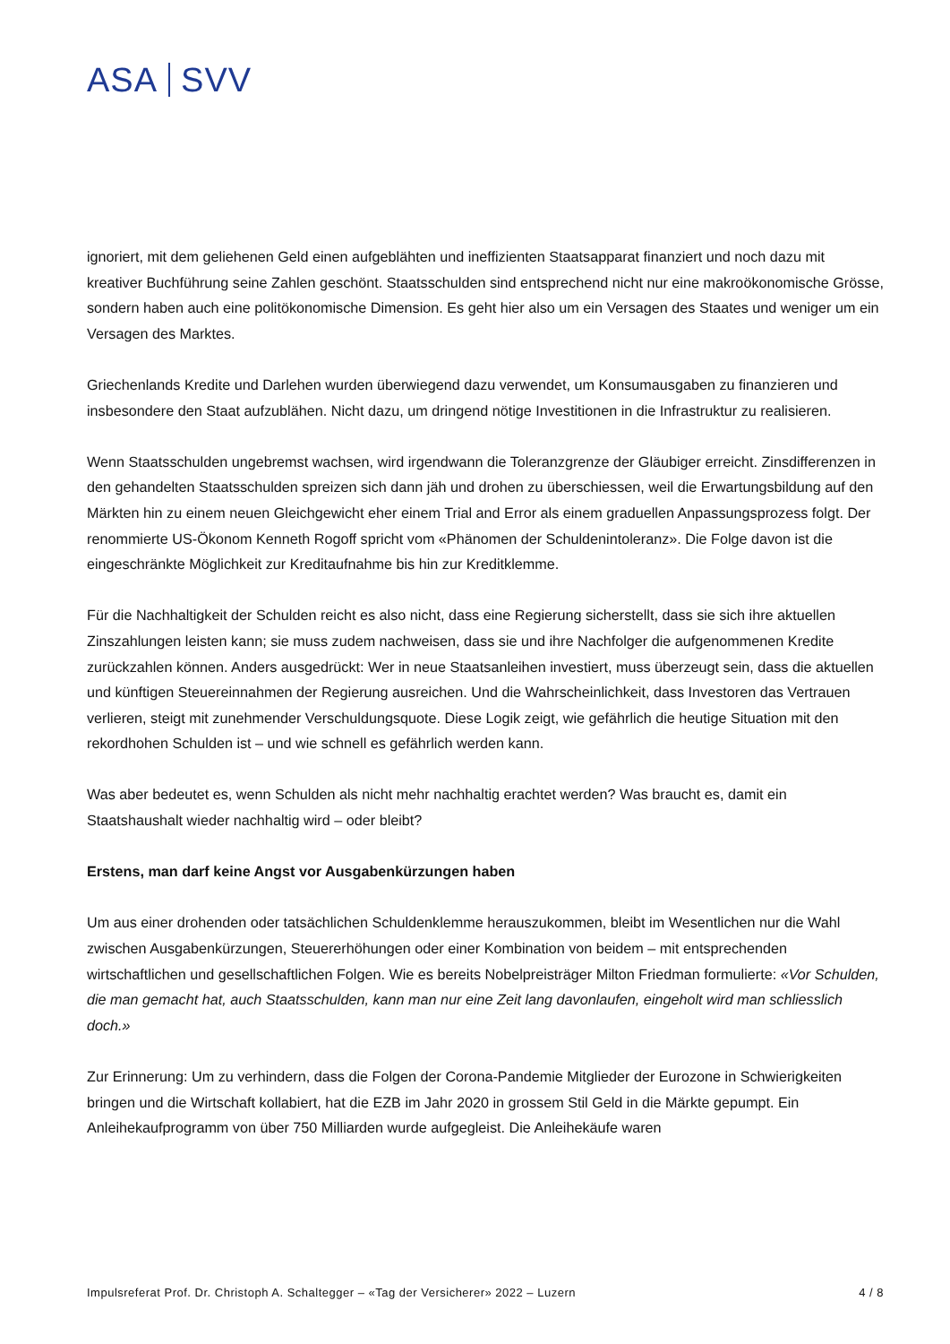ASA SVV
ignoriert, mit dem geliehenen Geld einen aufgeblähten und ineffizienten Staatsapparat finanziert und noch dazu mit kreativer Buchführung seine Zahlen geschönt. Staatsschulden sind entsprechend nicht nur eine makroökonomische Grösse, sondern haben auch eine politökonomische Dimension. Es geht hier also um ein Versagen des Staates und weniger um ein Versagen des Marktes.
Griechenlands Kredite und Darlehen wurden überwiegend dazu verwendet, um Konsumausgaben zu finanzieren und insbesondere den Staat aufzublähen. Nicht dazu, um dringend nötige Investitionen in die Infrastruktur zu realisieren.
Wenn Staatsschulden ungebremst wachsen, wird irgendwann die Toleranzgrenze der Gläubiger erreicht. Zinsdifferenzen in den gehandelten Staatsschulden spreizen sich dann jäh und drohen zu überschiessen, weil die Erwartungsbildung auf den Märkten hin zu einem neuen Gleichgewicht eher einem Trial and Error als einem graduellen Anpassungsprozess folgt. Der renommierte US-Ökonom Kenneth Rogoff spricht vom «Phänomen der Schuldenintoleranz». Die Folge davon ist die eingeschränkte Möglichkeit zur Kreditaufnahme bis hin zur Kreditklemme.
Für die Nachhaltigkeit der Schulden reicht es also nicht, dass eine Regierung sicherstellt, dass sie sich ihre aktuellen Zinszahlungen leisten kann; sie muss zudem nachweisen, dass sie und ihre Nachfolger die aufgenommenen Kredite zurückzahlen können. Anders ausgedrückt: Wer in neue Staatsanleihen investiert, muss überzeugt sein, dass die aktuellen und künftigen Steuereinnahmen der Regierung ausreichen. Und die Wahrscheinlichkeit, dass Investoren das Vertrauen verlieren, steigt mit zunehmender Verschuldungsquote. Diese Logik zeigt, wie gefährlich die heutige Situation mit den rekordhohen Schulden ist – und wie schnell es gefährlich werden kann.
Was aber bedeutet es, wenn Schulden als nicht mehr nachhaltig erachtet werden? Was braucht es, damit ein Staatshaushalt wieder nachhaltig wird – oder bleibt?
Erstens, man darf keine Angst vor Ausgabenkürzungen haben
Um aus einer drohenden oder tatsächlichen Schuldenklemme herauszukommen, bleibt im Wesentlichen nur die Wahl zwischen Ausgabenkürzungen, Steuererhöhungen oder einer Kombination von beidem – mit entsprechenden wirtschaftlichen und gesellschaftlichen Folgen. Wie es bereits Nobelpreisträger Milton Friedman formulierte: «Vor Schulden, die man gemacht hat, auch Staatsschulden, kann man nur eine Zeit lang davonlaufen, eingeholt wird man schliesslich doch.»
Zur Erinnerung: Um zu verhindern, dass die Folgen der Corona-Pandemie Mitglieder der Eurozone in Schwierigkeiten bringen und die Wirtschaft kollabiert, hat die EZB im Jahr 2020 in grossem Stil Geld in die Märkte gepumpt. Ein Anleihekaufprogramm von über 750 Milliarden wurde aufgegleist. Die Anleihekäufe waren
Impulsreferat Prof. Dr. Christoph A. Schaltegger – «Tag der Versicherer» 2022 – Luzern 4 / 8